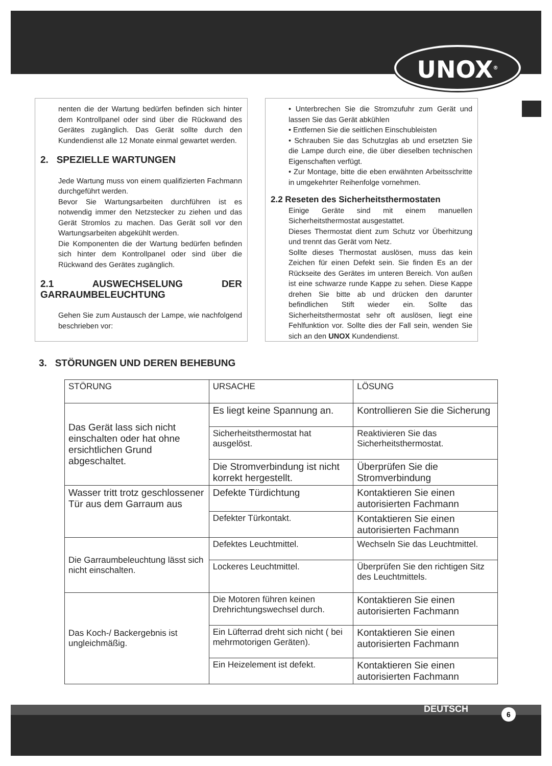UNOX<sup>®</sup>
nenten die der Wartung bedürfen befinden sich hinter dem Kontrollpanel oder sind über die Rückwand des Gerätes zugänglich. Das Gerät sollte durch den Kundendienst alle 12 Monate einmal gewartet werden.
2. SPEZIELLE WARTUNGEN
Jede Wartung muss von einem qualifizierten Fachmann durchgeführt werden.
Bevor Sie Wartungsarbeiten durchführen ist es notwendig immer den Netzstecker zu ziehen und das Gerät Stromlos zu machen. Das Gerät soll vor den Wartungsarbeiten abgekühlt werden.
Die Komponenten die der Wartung bedürfen befinden sich hinter dem Kontrollpanel oder sind über die Rückwand des Gerätes zugänglich.
2.1 AUSWECHSELUNG DER GARRAUMBELEUCHTUNG
Gehen Sie zum Austausch der Lampe, wie nachfolgend beschrieben vor:
• Unterbrechen Sie die Stromzufuhr zum Gerät und lassen Sie das Gerät abkühlen
• Entfernen Sie die seitlichen Einschubleisten
• Schrauben Sie das Schutzglas ab und ersetzten Sie die Lampe durch eine, die über dieselben technischen Eigenschaften verfügt.
• Zur Montage, bitte die eben erwähnten Arbeitsschritte in umgekehrter Reihenfolge vornehmen.
2.2 Reseten des Sicherheitsthermostaten
Einige Geräte sind mit einem manuellen Sicherheitsthermostat ausgestattet.
Dieses Thermostat dient zum Schutz vor Überhitzung und trennt das Gerät vom Netz.
Sollte dieses Thermostat auslösen, muss das kein Zeichen für einen Defekt sein. Sie finden Es an der Rückseite des Gerätes im unteren Bereich. Von außen ist eine schwarze runde Kappe zu sehen. Diese Kappe drehen Sie bitte ab und drücken den darunter befindlichen Stift wieder ein. Sollte das Sicherheitsthermostat sehr oft auslösen, liegt eine Fehlfunktion vor. Sollte dies der Fall sein, wenden Sie sich an den UNOX Kundendienst.
3. STÖRUNGEN UND DEREN BEHEBUNG
| STÖRUNG | URSACHE | LÖSUNG |
| --- | --- | --- |
| Das Gerät lass sich nicht einschalten oder hat ohne ersichtlichen Grund abgeschaltet. | Es liegt keine Spannung an. | Kontrollieren Sie die Sicherung |
| | Sicherheitsthermostat hat ausgelöst. | Reaktivieren Sie das Sicherheitsthermostat. |
| | Die Stromverbindung ist nicht korrekt hergestellt. | Überprüfen Sie die Stromverbindung |
| Wasser tritt trotz geschlossener Tür aus dem Garraum aus | Defekte Türdichtung | Kontaktieren Sie einen autorisierten Fachmann |
| | Defekter Türkontakt. | Kontaktieren Sie einen autorisierten Fachmann |
| Die Garraumbeleuchtung lässt sich nicht einschalten. | Defektes Leuchtmittel. | Wechseln Sie das Leuchtmittel. |
| | Lockeres Leuchtmittel. | Überprüfen Sie den richtigen Sitz des Leuchtmittels. |
| Das Koch-/ Backergebnis ist ungleichmäßig. | Die Motoren führen keinen Drehrichtungswechsel durch. | Kontaktieren Sie einen autorisierten Fachmann |
| | Ein Lüfterrad dreht sich nicht ( bei mehrmotorigen Geräten). | Kontaktieren Sie einen autorisierten Fachmann |
| | Ein Heizelement ist defekt. | Kontaktieren Sie einen autorisierten Fachmann |
DEUTSCH 6